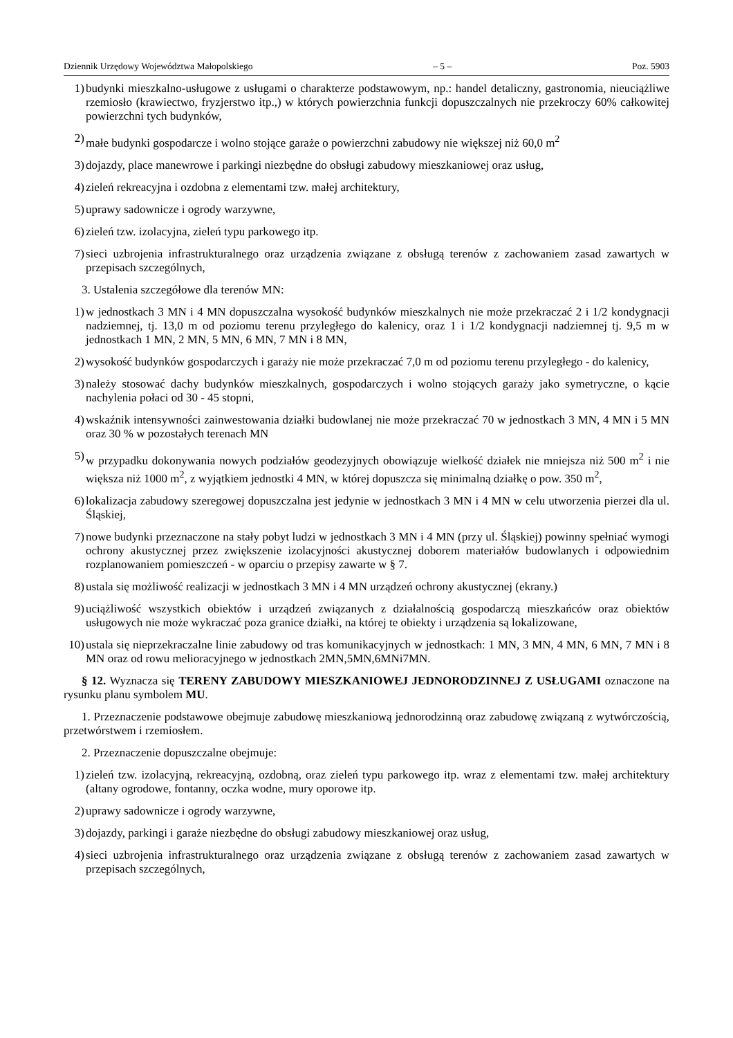Dziennik Urzędowy Województwa Małopolskiego – 5 – Poz. 5903
1) budynki mieszkalno-usługowe z usługami o charakterze podstawowym, np.: handel detaliczny, gastronomia, nieuciążliwe rzemiosło (krawiectwo, fryzjerstwo itp.,) w których powierzchnia funkcji dopuszczalnych nie przekroczy 60% całkowitej powierzchni tych budynków,
2) małe budynki gospodarcze i wolno stojące garaże o powierzchni zabudowy nie większej niż 60,0 m<sup>2</sup>
3) dojazdy, place manewrowe i parkingi niezbędne do obsługi zabudowy mieszkaniowej oraz usług,
4) zieleń rekreacyjna i ozdobna z elementami tzw. małej architektury,
5) uprawy sadownicze i ogrody warzywne,
6) zieleń tzw. izolacyjna, zieleń typu parkowego itp.
7) sieci uzbrojenia infrastrukturalnego oraz urządzenia związane z obsługą terenów z zachowaniem zasad zawartych w przepisach szczególnych,
3. Ustalenia szczegółowe dla terenów MN:
1) w jednostkach 3 MN i 4 MN dopuszczalna wysokość budynków mieszkalnych nie może przekraczać 2 i 1/2 kondygnacji nadziemnej, tj. 13,0 m od poziomu terenu przyległego do kalenicy, oraz 1 i 1/2 kondygnacji nadziemnej tj. 9,5 m w jednostkach 1 MN, 2 MN, 5 MN, 6 MN, 7 MN i 8 MN,
2) wysokość budynków gospodarczych i garaży nie może przekraczać 7,0 m od poziomu terenu przyległego - do kalenicy,
3) należy stosować dachy budynków mieszkalnych, gospodarczych i wolno stojących garaży jako symetryczne, o kącie nachylenia połaci od 30 - 45 stopni,
4) wskaźnik intensywności zainwestowania działki budowlanej nie może przekraczać 70 w jednostkach 3 MN, 4 MN i 5 MN oraz 30 % w pozostałych terenach MN
5) w przypadku dokonywania nowych podziałów geodezyjnych obowiązuje wielkość działek nie mniejsza niż 500 m<sup>2</sup> i nie większa niż 1000 m<sup>2</sup>, z wyjątkiem jednostki 4 MN, w której dopuszcza się minimalną działkę o pow. 350 m<sup>2</sup>,
6) lokalizacja zabudowy szeregowej dopuszczalna jest jedynie w jednostkach 3 MN i 4 MN w celu utworzenia pierzei dla ul. Śląskiej,
7) nowe budynki przeznaczone na stały pobyt ludzi w jednostkach 3 MN i 4 MN (przy ul. Śląskiej) powinny spełniać wymogi ochrony akustycznej przez zwiększenie izolacyjności akustycznej doborem materiałów budowlanych i odpowiednim rozplanowaniem pomieszczeń - w oparciu o przepisy zawarte w § 7.
8) ustala się możliwość realizacji w jednostkach 3 MN i 4 MN urządzeń ochrony akustycznej (ekrany.)
9) uciążliwość wszystkich obiektów i urządzeń związanych z działalnością gospodarczą mieszkańców oraz obiektów usługowych nie może wykraczać poza granice działki, na której te obiekty i urządzenia są lokalizowane,
10) ustala się nieprzekraczalne linie zabudowy od tras komunikacyjnych w jednostkach: 1 MN, 3 MN, 4 MN, 6 MN, 7 MN i 8 MN oraz od rowu melioracyjnego w jednostkach 2MN,5MN,6MNi7MN.
§ 12. Wyznacza się TERENY ZABUDOWY MIESZKANIOWEJ JEDNORODZINNEJ Z USŁUGAMI oznaczone na rysunku planu symbolem MU.
1. Przeznaczenie podstawowe obejmuje zabudowę mieszkaniową jednorodzinną oraz zabudowę związaną z wytwórczością, przetwórstwem i rzemiosłem.
2. Przeznaczenie dopuszczalne obejmuje:
1) zieleń tzw. izolacyjną, rekreacyjną, ozdobną, oraz zieleń typu parkowego itp. wraz z elementami tzw. małej architektury (altany ogrodowe, fontanny, oczka wodne, mury oporowe itp.
2) uprawy sadownicze i ogrody warzywne,
3) dojazdy, parkingi i garaże niezbędne do obsługi zabudowy mieszkaniowej oraz usług,
4) sieci uzbrojenia infrastrukturalnego oraz urządzenia związane z obsługą terenów z zachowaniem zasad zawartych w przepisach szczególnych,